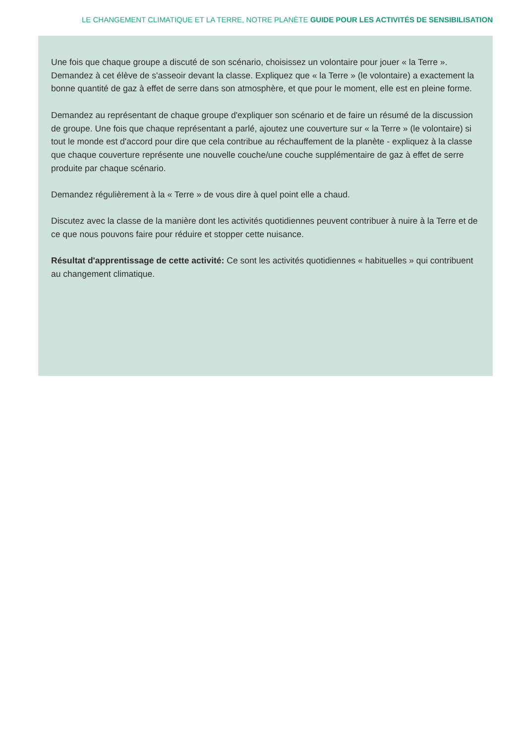LE CHANGEMENT CLIMATIQUE ET LA TERRE, NOTRE PLANÈTE GUIDE POUR LES ACTIVITÉS DE SENSIBILISATION
Une fois que chaque groupe a discuté de son scénario, choisissez un volontaire pour jouer « la Terre ». Demandez à cet élève de s'asseoir devant la classe. Expliquez que « la Terre » (le volontaire) a exactement la bonne quantité de gaz à effet de serre dans son atmosphère, et que pour le moment, elle est en pleine forme.
Demandez au représentant de chaque groupe d'expliquer son scénario et de faire un résumé de la discussion de groupe. Une fois que chaque représentant a parlé, ajoutez une couverture sur « la Terre » (le volontaire) si tout le monde est d'accord pour dire que cela contribue au réchauffement de la planète - expliquez à la classe que chaque couverture représente une nouvelle couche/une couche supplémentaire de gaz à effet de serre produite par chaque scénario.
Demandez régulièrement à la « Terre » de vous dire à quel point elle a chaud.
Discutez avec la classe de la manière dont les activités quotidiennes peuvent contribuer à nuire à la Terre et de ce que nous pouvons faire pour réduire et stopper cette nuisance.
Résultat d'apprentissage de cette activité: Ce sont les activités quotidiennes « habituelles » qui contribuent au changement climatique.